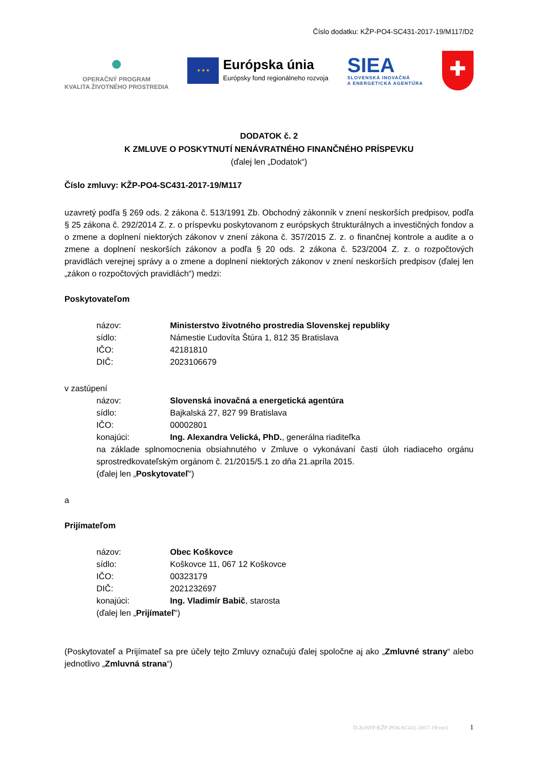Číslo dodatku: KŽP-PO4-SC431-2017-19/M117/D2
●
OPERAČNÝ PROGRAM
KVALITA ŽIVOTNÉHO PROSTREDIA
★ ★ ★
Európska únia
Európsky fond regionálneho rozvoja
SIEA
SLOVENSKÁ INOVAČNÁ
A ENERGETICKÁ AGENTÚRA
✚
DODATOK č. 2
K ZMLUVE O POSKYTNUTÍ NENÁVRATNÉHO FINANČNÉHO PRÍSPEVKU
(ďalej len „Dodatok“)
Číslo zmluvy: KŽP-PO4-SC431-2017-19/M117
uzavretý podľa § 269 ods. 2 zákona č. 513/1991 Zb. Obchodný zákonník v znení neskorších predpisov, podľa § 25 zákona č. 292/2014 Z. z. o príspevku poskytovanom z európskych štrukturálnych a investičných fondov a o zmene a doplnení niektorých zákonov v znení zákona č. 357/2015 Z. z. o finančnej kontrole a audite a o zmene a doplnení neskorších zákonov a podľa § 20 ods. 2 zákona č. 523/2004 Z. z. o rozpočtových pravidlách verejnej správy a o zmene a doplnení niektorých zákonov v znení neskorších predpisov (ďalej len „zákon o rozpočtových pravidlách“) medzi:
Poskytovateľom
názov: Ministerstvo životného prostredia Slovenskej republiky
sídlo: Námestie Ľudovíta Štúra 1, 812 35 Bratislava
IČO: 42181810
DIČ: 2023106679
v zastúpení
názov: Slovenská inovačná a energetická agentúra
sídlo: Bajkalská 27, 827 99 Bratislava
IČO: 00002801
konajúci: Ing. Alexandra Velická, PhD., generálna riaditeľka
na základe splnomocnenia obsiahnutého v Zmluve o vykonávaní časti úloh riadiaceho orgánu sprostredkovateľským orgánom č. 21/2015/5.1 zo dňa 21.apríla 2015.
(ďalej len „Poskytovateľ“)
a
Prijímateľom
názov: Obec Koškovce
sídlo: Koškovce 11, 067 12 Koškovce
IČO: 00323179
DIČ: 2021232697
konajúci: Ing. Vladimír Babič, starosta
(ďalej len „Prijímateľ“)
(Poskytovateľ a Prijímateľ sa pre účely tejto Zmluvy označujú ďalej spoločne aj ako „Zmluvné strany“ alebo jednotlivo „Zmluvná strana“)
D-ZoNFP/KŽP-PO4-SC431-2017-19/ver1 1